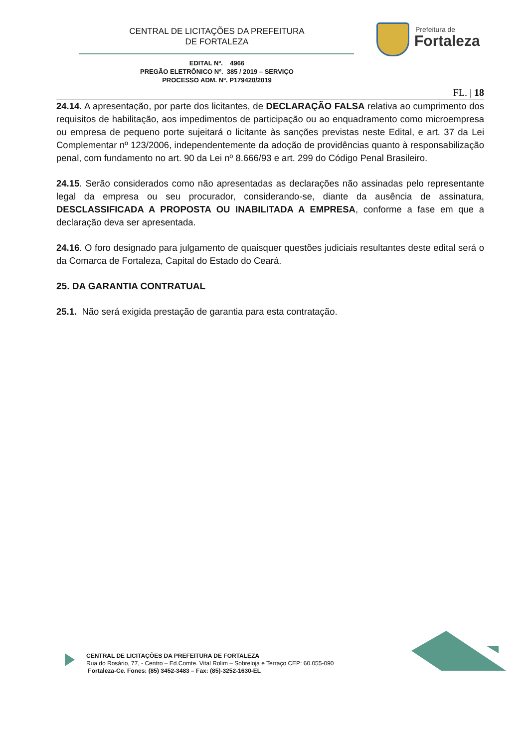CENTRAL DE LICITAÇÕES DA PREFEITURA
DE FORTALEZA
Prefeitura de
Fortaleza
EDITAL Nº. 4966
PREGÃO ELETRÔNICO Nº. 385 / 2019 – SERVIÇO
PROCESSO ADM. Nº. P179420/2019
FL. | 18
24.14. A apresentação, por parte dos licitantes, de DECLARAÇÃO FALSA relativa ao cumprimento dos requisitos de habilitação, aos impedimentos de participação ou ao enquadramento como microempresa ou empresa de pequeno porte sujeitará o licitante às sanções previstas neste Edital, e art. 37 da Lei Complementar nº 123/2006, independentemente da adoção de providências quanto à responsabilização penal, com fundamento no art. 90 da Lei nº 8.666/93 e art. 299 do Código Penal Brasileiro.
24.15. Serão considerados como não apresentadas as declarações não assinadas pelo representante legal da empresa ou seu procurador, considerando-se, diante da ausência de assinatura, DESCLASSIFICADA A PROPOSTA OU INABILITADA A EMPRESA, conforme a fase em que a declaração deva ser apresentada.
24.16. O foro designado para julgamento de quaisquer questões judiciais resultantes deste edital será o da Comarca de Fortaleza, Capital do Estado do Ceará.
25. DA GARANTIA CONTRATUAL
25.1. Não será exigida prestação de garantia para esta contratação.
CENTRAL DE LICITAÇÕES DA PREFEITURA DE FORTALEZA
Rua do Rosário, 77, - Centro – Ed.Comte. Vital Rolim – Sobreloja e Terraço CEP: 60.055-090
Fortaleza-Ce. Fones: (85) 3452-3483 – Fax: (85)-3252-1630-EL